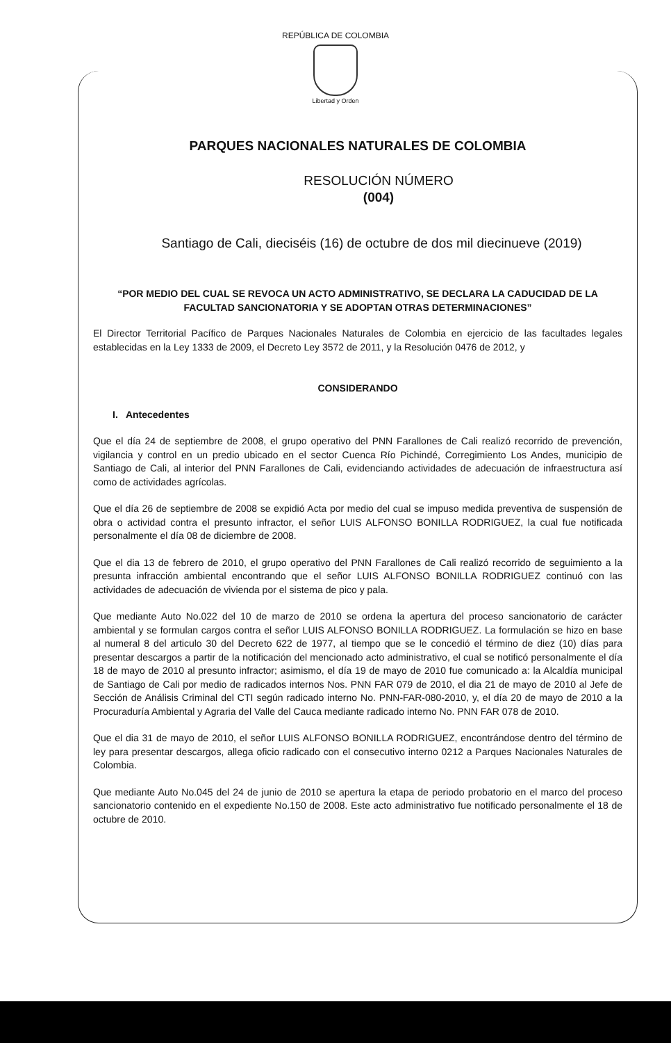REPÚBLICA DE COLOMBIA
Libertad y Orden
PARQUES NACIONALES NATURALES DE COLOMBIA
RESOLUCIÓN NÚMERO
(004)
Santiago de Cali, dieciséis (16) de octubre de dos mil diecinueve (2019)
“POR MEDIO DEL CUAL SE REVOCA UN ACTO ADMINISTRATIVO, SE DECLARA LA CADUCIDAD DE LA FACULTAD SANCIONATORIA Y SE ADOPTAN OTRAS DETERMINACIONES”
El Director Territorial Pacífico de Parques Nacionales Naturales de Colombia en ejercicio de las facultades legales establecidas en la Ley 1333 de 2009, el Decreto Ley 3572 de 2011, y la Resolución 0476 de 2012, y
CONSIDERANDO
I. Antecedentes
Que el día 24 de septiembre de 2008, el grupo operativo del PNN Farallones de Cali realizó recorrido de prevención, vigilancia y control en un predio ubicado en el sector Cuenca Río Pichindé, Corregimiento Los Andes, municipio de Santiago de Cali, al interior del PNN Farallones de Cali, evidenciando actividades de adecuación de infraestructura así como de actividades agrícolas.
Que el día 26 de septiembre de 2008 se expidió Acta por medio del cual se impuso medida preventiva de suspensión de obra o actividad contra el presunto infractor, el señor LUIS ALFONSO BONILLA RODRIGUEZ, la cual fue notificada personalmente el día 08 de diciembre de 2008.
Que el dia 13 de febrero de 2010, el grupo operativo del PNN Farallones de Cali realizó recorrido de seguimiento a la presunta infracción ambiental encontrando que el señor LUIS ALFONSO BONILLA RODRIGUEZ continuó con las actividades de adecuación de vivienda por el sistema de pico y pala.
Que mediante Auto No.022 del 10 de marzo de 2010 se ordena la apertura del proceso sancionatorio de carácter ambiental y se formulan cargos contra el señor LUIS ALFONSO BONILLA RODRIGUEZ. La formulación se hizo en base al numeral 8 del articulo 30 del Decreto 622 de 1977, al tiempo que se le concedió el término de diez (10) días para presentar descargos a partir de la notificación del mencionado acto administrativo, el cual se notificó personalmente el día 18 de mayo de 2010 al presunto infractor; asimismo, el día 19 de mayo de 2010 fue comunicado a: la Alcaldía municipal de Santiago de Cali por medio de radicados internos Nos. PNN FAR 079 de 2010, el dia 21 de mayo de 2010 al Jefe de Sección de Análisis Criminal del CTI según radicado interno No. PNN-FAR-080-2010, y, el día 20 de mayo de 2010 a la Procuraduría Ambiental y Agraria del Valle del Cauca mediante radicado interno No. PNN FAR 078 de 2010.
Que el dia 31 de mayo de 2010, el señor LUIS ALFONSO BONILLA RODRIGUEZ, encontrándose dentro del término de ley para presentar descargos, allega oficio radicado con el consecutivo interno 0212 a Parques Nacionales Naturales de Colombia.
Que mediante Auto No.045 del 24 de junio de 2010 se apertura la etapa de periodo probatorio en el marco del proceso sancionatorio contenido en el expediente No.150 de 2008. Este acto administrativo fue notificado personalmente el 18 de octubre de 2010.